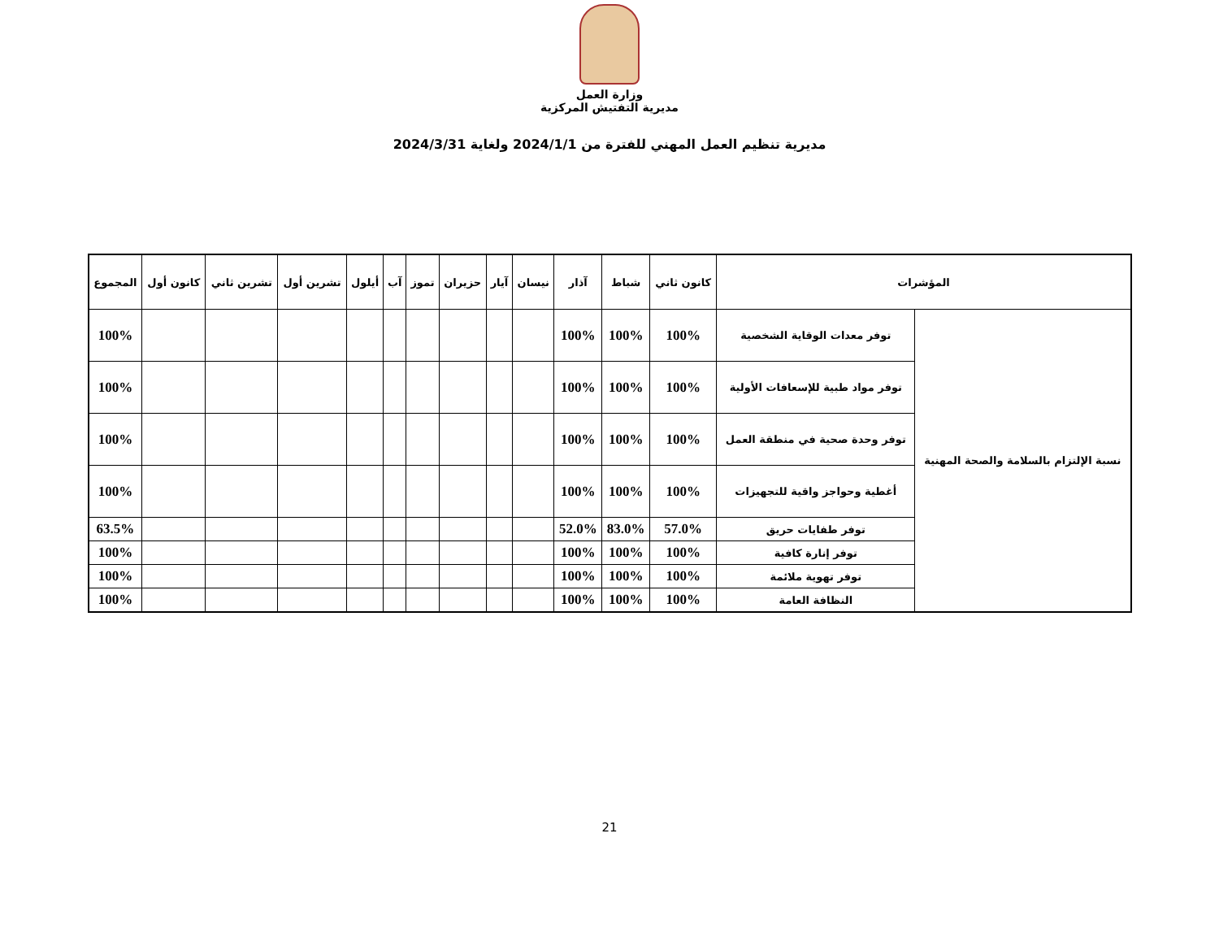وزارة العمل
مديرية التفتيش المركزية
مديرية تنظيم العمل المهني للفترة من 2024/1/1 ولغاية 2024/3/31
| المؤشرات | | كانون ثاني | شباط | آذار | نيسان | آيار | حزيران | تموز | آب | أيلول | تشرين أول | تشرين ثاني | كانون أول | المجموع |
| --- | --- | --- | --- | --- | --- | --- | --- | --- | --- | --- | --- | --- | --- | --- |
| نسبة الإلتزام بالسلامة والصحة المهنية | توفر معدات الوقاية الشخصية | 100% | 100% | 100% | | | | | | | | | | 100% |
| | توفر مواد طبية للإسعافات الأولية | 100% | 100% | 100% | | | | | | | | | | 100% |
| | توفر وحدة صحية في منطقة العمل | 100% | 100% | 100% | | | | | | | | | | 100% |
| | أغطية وحواجز واقية للتجهيزات | 100% | 100% | 100% | | | | | | | | | | 100% |
| | توفر طفايات حريق | 57.0% | 83.0% | 52.0% | | | | | | | | | | 63.5% |
| | توفر إنارة كافية | 100% | 100% | 100% | | | | | | | | | | 100% |
| | توفر تهوية ملائمة | 100% | 100% | 100% | | | | | | | | | | 100% |
| | النظافة العامة | 100% | 100% | 100% | | | | | | | | | | 100% |
21